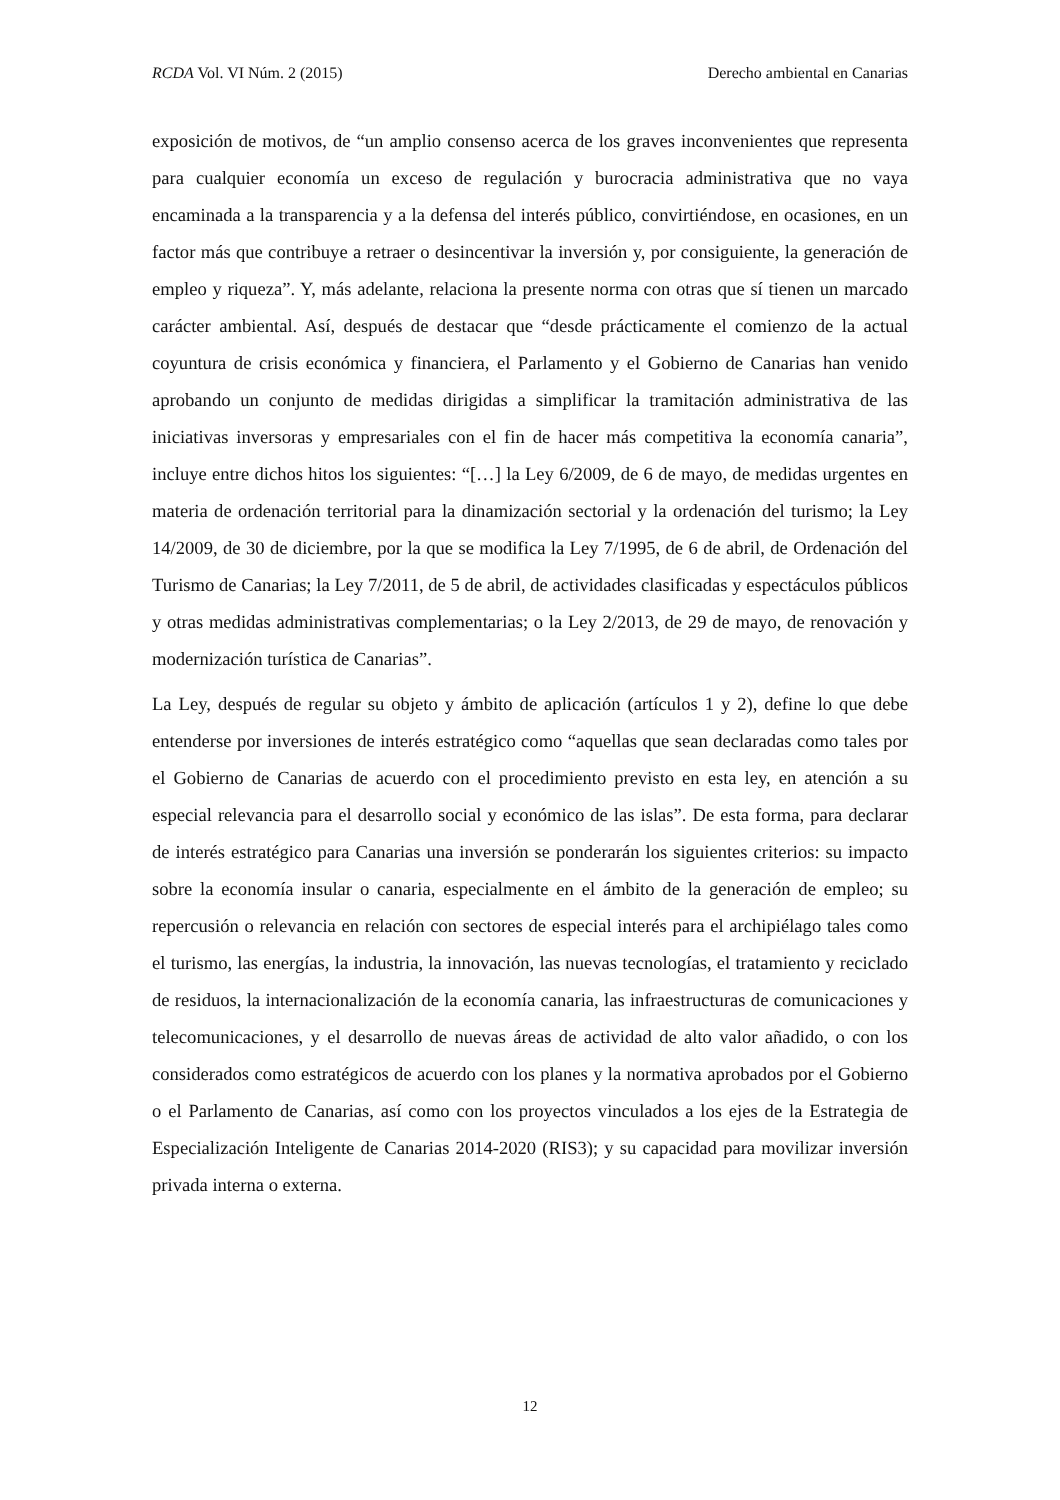RCDA Vol. VI Núm. 2 (2015) Derecho ambiental en Canarias
exposición de motivos, de “un amplio consenso acerca de los graves inconvenientes que representa para cualquier economía un exceso de regulación y burocracia administrativa que no vaya encaminada a la transparencia y a la defensa del interés público, convirtiéndose, en ocasiones, en un factor más que contribuye a retraer o desincentivar la inversión y, por consiguiente, la generación de empleo y riqueza”. Y, más adelante, relaciona la presente norma con otras que sí tienen un marcado carácter ambiental. Así, después de destacar que “desde prácticamente el comienzo de la actual coyuntura de crisis económica y financiera, el Parlamento y el Gobierno de Canarias han venido aprobando un conjunto de medidas dirigidas a simplificar la tramitación administrativa de las iniciativas inversoras y empresariales con el fin de hacer más competitiva la economía canaria”, incluye entre dichos hitos los siguientes: “[…] la Ley 6/2009, de 6 de mayo, de medidas urgentes en materia de ordenación territorial para la dinamización sectorial y la ordenación del turismo; la Ley 14/2009, de 30 de diciembre, por la que se modifica la Ley 7/1995, de 6 de abril, de Ordenación del Turismo de Canarias; la Ley 7/2011, de 5 de abril, de actividades clasificadas y espectáculos públicos y otras medidas administrativas complementarias; o la Ley 2/2013, de 29 de mayo, de renovación y modernización turística de Canarias”.
La Ley, después de regular su objeto y ámbito de aplicación (artículos 1 y 2), define lo que debe entenderse por inversiones de interés estratégico como “aquellas que sean declaradas como tales por el Gobierno de Canarias de acuerdo con el procedimiento previsto en esta ley, en atención a su especial relevancia para el desarrollo social y económico de las islas”. De esta forma, para declarar de interés estratégico para Canarias una inversión se ponderarán los siguientes criterios: su impacto sobre la economía insular o canaria, especialmente en el ámbito de la generación de empleo; su repercusión o relevancia en relación con sectores de especial interés para el archipiélago tales como el turismo, las energías, la industria, la innovación, las nuevas tecnologías, el tratamiento y reciclado de residuos, la internacionalización de la economía canaria, las infraestructuras de comunicaciones y telecomunicaciones, y el desarrollo de nuevas áreas de actividad de alto valor añadido, o con los considerados como estratégicos de acuerdo con los planes y la normativa aprobados por el Gobierno o el Parlamento de Canarias, así como con los proyectos vinculados a los ejes de la Estrategia de Especialización Inteligente de Canarias 2014-2020 (RIS3); y su capacidad para movilizar inversión privada interna o externa.
12